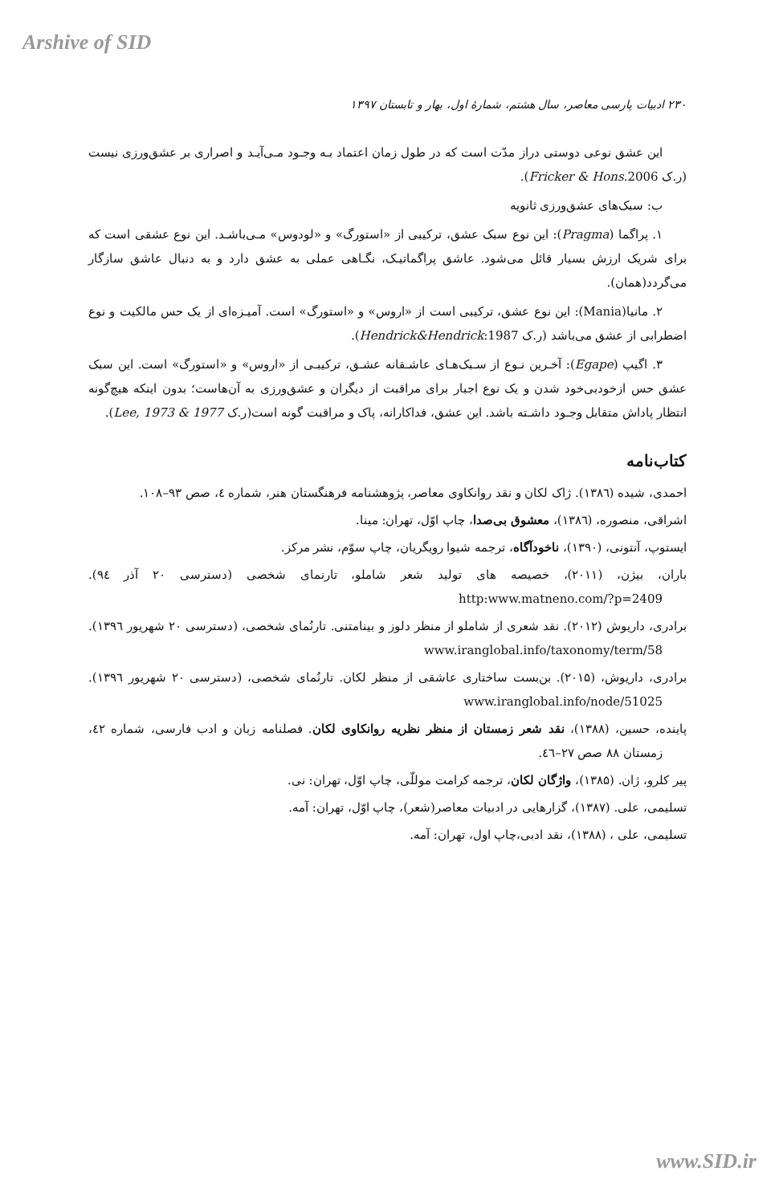Arshive of SID
۲۳۰ ادبیات پارسی معاصر، سال هشتم، شمارهٔ اول، بهار و تابستان ۱۳۹۷
این عشق نوعی دوستی دراز مدّت است که در طول زمان اعتماد بـه وجـود مـی‌آیـد و اصراری بر عشق‌ورزی نیست (ر.ک Fricker & Hons.2006).
ب: سبک‌های عشق‌ورزی ثانویه
۱. پراگما (Pragma): این نوع سبک عشق، ترکیبی از «استورگ» و «لودوس» مـی‌باشـد. این نوع عشقی است که برای شریک ارزش بسیار قائل می‌شود. عاشق پراگماتیـک، نگـاهی عملی به عشق دارد و به دنبال عاشق سازگار می‌گردد(همان).
۲. مانیا(Mania): این نوع عشق، ترکیبی است از «اروس» و «استورگ» است. آمیـزه‌ای از یک حس مالکیت و نوع اضطرابی از عشق می‌باشد (ر.ک Hendrick&Hendrick:1987).
۳. اگیپ (Egape): آخـرین نـوع از سـبک‌هـای عاشـقانه عشـق، ترکیبـی از «اروس» و «استورگ» است. این سبک عشق حس ازخودبی‌خود شدن و یک نوع اجبار برای مراقبت از دیگران و عشق‌ورزی به آن‌هاست؛ بدون اینکه هیچ‌گونه انتظار پاداش متقابل وجـود داشـته باشد. این عشق، فداکارانه، پاک و مراقبت گونه است(ر.ک Lee, 1973 & 1977).
کتاب‌نامه
احمدی، شیده (۱۳۸٦). ژاک لکان و نقد روانکاوی معاصر، پژوهشنامه فرهنگستان هنر، شماره ٤، صص ۹۳–۱۰۸.
اشراقی، منصوره، (۱۳۸٦)، معشوق بی‌صدا، چاپ اوّل، تهران: مینا.
ایستوپ، آنتونی، (۱۳۹۰)، ناخودآگاه، ترجمه شیوا رویگریان، چاپ سوّم، نشر مرکز.
باران، بیژن، (۲۰۱۱)، خصیصه های تولید شعر شاملو، تارنمای شخصی (دسترسی ۲۰ آذر ۹٤). http:www.matneno.com/?p=2409
برادری، داریوش (۲۰۱۲). نقد شعری از شاملو از منظر دلوز و بینامتنی. تارنُمای شخصی، (دسترسی ۲۰ شهریور ۱۳۹٦). www.iranglobal.info/taxonomy/term/58
برادری، داریوش، (۲۰۱۵). بن‌بست ساختاری عاشقی از منظر لکان. تارنُمای شخصی، (دسترسی ۲۰ شهریور ۱۳۹٦). www.iranglobal.info/node/51025
پاینده، حسین، (۱۳۸۸)، نقد شعر زمستان از منظر نظریه روانکاوی لکان. فصلنامه زبان و ادب فارسی، شماره ٤۲، زمستان ۸۸ صص ۲۷–٤٦.
پیر کلرو، ژان. (۱۳۸۵)، واژگان لکان، ترجمه کرامت موللّی، چاپ اوّل، تهران: نی.
تسلیمی، علی. (۱۳۸۷)، گزارهایی در ادبیات معاصر(شعر)، چاپ اوّل، تهران: آمه.
تسلیمی، علی ، (۱۳۸۸)، نقد ادبی،چاپ اول، تهران: آمه.
www.SID.ir